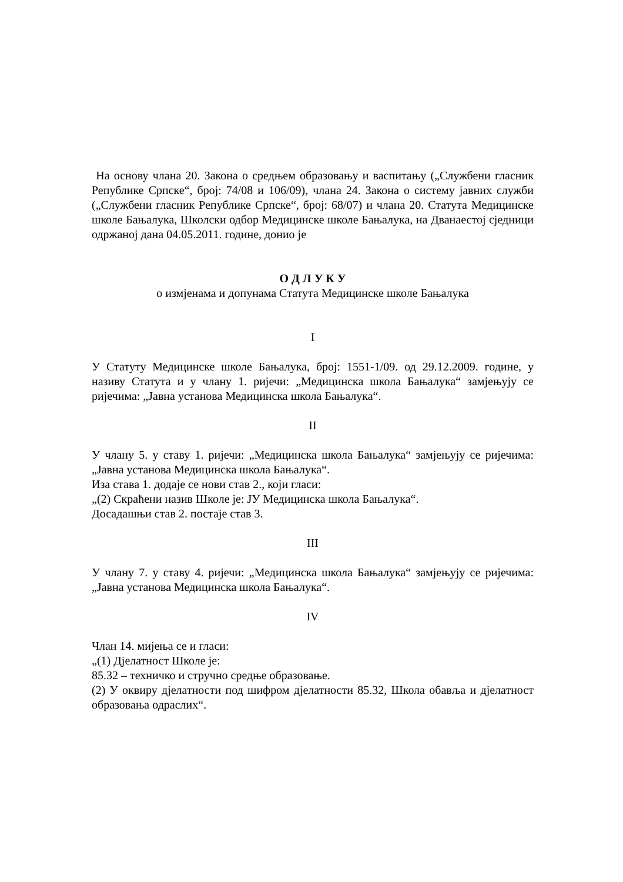На основу члана 20. Закона о средњем образовању и васпитању („Службени гласник Републике Српске“, број: 74/08 и 106/09), члана 24. Закона о систему јавних служби („Службени гласник Републике Српске“, број: 68/07) и члана 20. Статута Медицинске школе Бањалука, Школски одбор Медицинске школе Бањалука, на Дванаестој сједници одржаној дана 04.05.2011. године, донио је
О Д Л У К У
о измјенама и допунама Статута Медицинске школе Бањалука
I
У Статуту Медицинске школе Бањалука, број: 1551-1/09. од 29.12.2009. године, у називу Статута и у члану 1. ријечи: „Медицинска школа Бањалука“ замјењују се ријечима: „Јавна установа Медицинска школа Бањалука“.
II
У члану 5. у ставу 1. ријечи: „Медицинска школа Бањалука“ замјењују се ријечима: „Јавна установа Медицинска школа Бањалука“.
Иза става 1. додаје се нови став 2., који гласи:
„(2) Скраћени назив Школе је: ЈУ Медицинска школа Бањалука“.
Досадашњи став 2. постаје став 3.
III
У члану 7. у ставу 4. ријечи: „Медицинска школа Бањалука“ замјењују се ријечима: „Јавна установа Медицинска школа Бањалука“.
IV
Члан 14. мијења се и гласи:
„(1) Дјелатност Школе је:
85.32 – техничко и стручно средње образовање.
(2) У оквиру дјелатности под шифром дјелатности 85.32, Школа обавља и дјелатност образовања одраслих“.